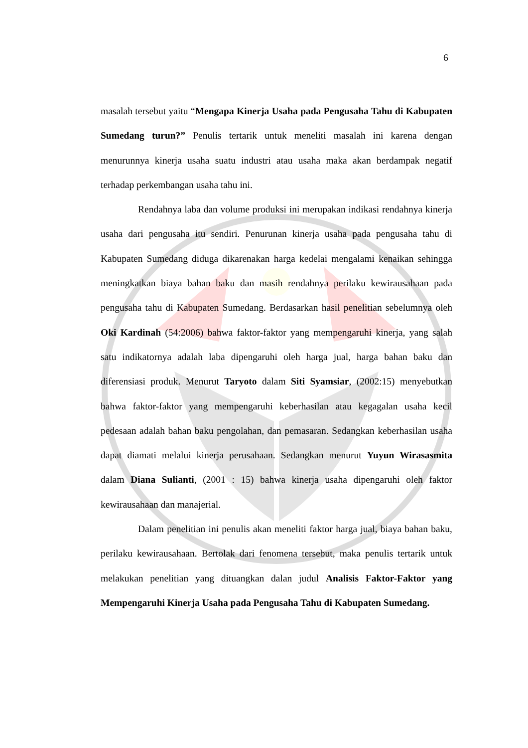6
masalah tersebut yaitu “Mengapa Kinerja Usaha pada Pengusaha Tahu di Kabupaten Sumedang turun?” Penulis tertarik untuk meneliti masalah ini karena dengan menurunnya kinerja usaha suatu industri atau usaha maka akan berdampak negatif terhadap perkembangan usaha tahu ini.
Rendahnya laba dan volume produksi ini merupakan indikasi rendahnya kinerja usaha dari pengusaha itu sendiri. Penurunan kinerja usaha pada pengusaha tahu di Kabupaten Sumedang diduga dikarenakan harga kedelai mengalami kenaikan sehingga meningkatkan biaya bahan baku dan masih rendahnya perilaku kewirausahaan pada pengusaha tahu di Kabupaten Sumedang. Berdasarkan hasil penelitian sebelumnya oleh Oki Kardinah (54:2006) bahwa faktor-faktor yang mempengaruhi kinerja, yang salah satu indikatornya adalah laba dipengaruhi oleh harga jual, harga bahan baku dan diferensiasi produk. Menurut Taryoto dalam Siti Syamsiar, (2002:15) menyebutkan bahwa faktor-faktor yang mempengaruhi keberhasilan atau kegagalan usaha kecil pedesaan adalah bahan baku pengolahan, dan pemasaran. Sedangkan keberhasilan usaha dapat diamati melalui kinerja perusahaan. Sedangkan menurut Yuyun Wirasasmita dalam Diana Sulianti, (2001 : 15) bahwa kinerja usaha dipengaruhi oleh faktor kewirausahaan dan manajerial.
Dalam penelitian ini penulis akan meneliti faktor harga jual, biaya bahan baku, perilaku kewirausahaan. Bertolak dari fenomena tersebut, maka penulis tertarik untuk melakukan penelitian yang dituangkan dalan judul Analisis Faktor-Faktor yang Mempengaruhi Kinerja Usaha pada Pengusaha Tahu di Kabupaten Sumedang.